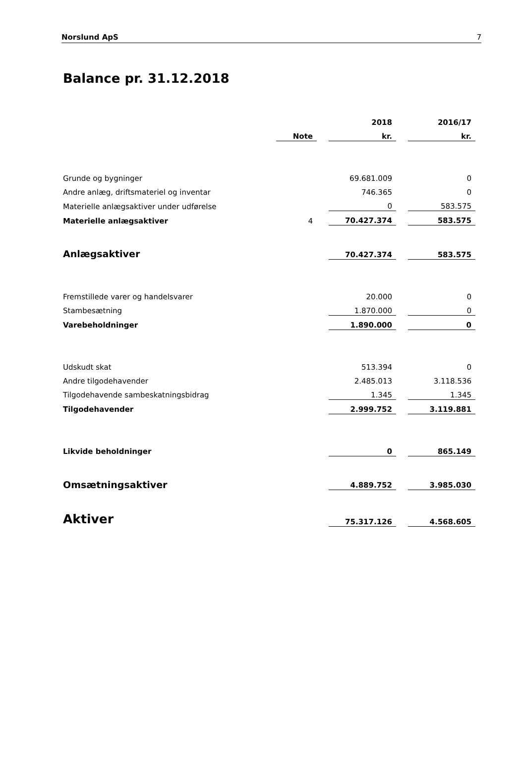Norslund ApS 7
Balance pr. 31.12.2018
| | | | 2018 | | 2016/17 |
| | Note | | kr. | | kr. |
| Grunde og bygninger | | | 69.681.009 | | 0 |
| Andre anlæg, driftsmateriel og inventar | | | 746.365 | | 0 |
| Materielle anlægsaktiver under udførelse | | | 0 | | 583.575 |
| Materielle anlægsaktiver | 4 | | 70.427.374 | | 583.575 |
| Anlægsaktiver | | | 70.427.374 | | 583.575 |
| Fremstillede varer og handelsvarer | | | 20.000 | | 0 |
| Stambesætning | | | 1.870.000 | | 0 |
| Varebeholdninger | | | 1.890.000 | | 0 |
| Udskudt skat | | | 513.394 | | 0 |
| Andre tilgodehavender | | | 2.485.013 | | 3.118.536 |
| Tilgodehavende sambeskatningsbidrag | | | 1.345 | | 1.345 |
| Tilgodehavender | | | 2.999.752 | | 3.119.881 |
| Likvide beholdninger | | | 0 | | 865.149 |
| Omsætningsaktiver | | | 4.889.752 | | 3.985.030 |
| Aktiver | | | 75.317.126 | | 4.568.605 |